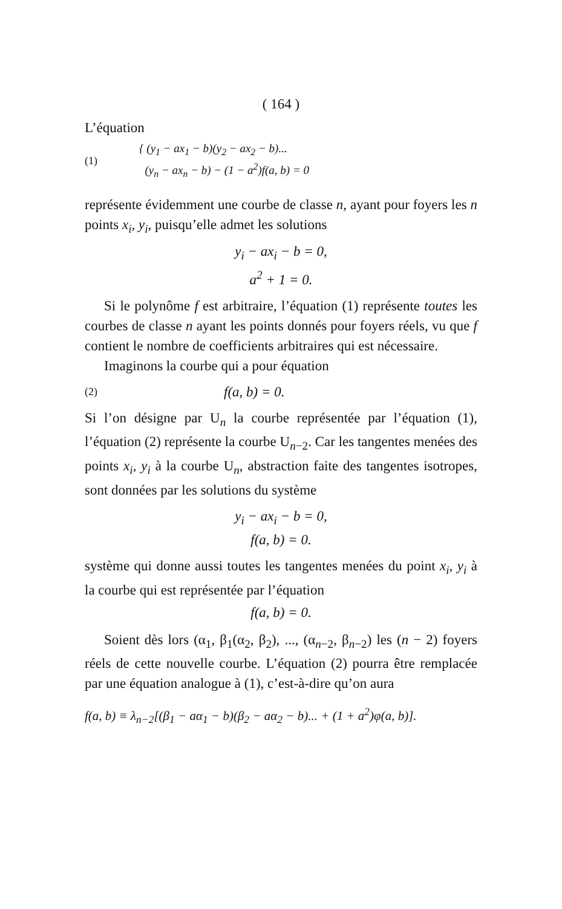( 164 )
L’équation
(1) { (y<sub>1</sub> − ax<sub>1</sub> − b)(y<sub>2</sub> − ax<sub>2</sub> − b)...
(y<sub>n</sub> − ax<sub>n</sub> − b) − (1 − a<sup>2</sup>)f(a, b) = 0
représente évidemment une courbe de classe n, ayant pour foyers les n points x<sub>i</sub>, y<sub>i</sub>, puisqu’elle admet les solutions
y<sub>i</sub> − ax<sub>i</sub> − b = 0,
a<sup>2</sup> + 1 = 0.
Si le polynôme f est arbitraire, l’équation (1) représente toutes les courbes de classe n ayant les points donnés pour foyers réels, vu que f contient le nombre de coefficients arbitraires qui est nécessaire.
Imaginons la courbe qui a pour équation
(2) f(a, b) = 0.
Si l’on désigne par U<sub>n</sub> la courbe représentée par l’équation (1), l’équation (2) représente la courbe U<sub>n−2</sub>. Car les tangentes menées des points x<sub>i</sub>, y<sub>i</sub> à la courbe U<sub>n</sub>, abstraction faite des tangentes isotropes, sont données par les solutions du système
y<sub>i</sub> − ax<sub>i</sub> − b = 0,
f(a, b) = 0.
système qui donne aussi toutes les tangentes menées du point x<sub>i</sub>, y<sub>i</sub> à la courbe qui est représentée par l’équation
f(a, b) = 0.
Soient dès lors (α<sub>1</sub>, β<sub>1</sub>(α<sub>2</sub>, β<sub>2</sub>), ..., (α<sub>n−2</sub>, β<sub>n−2</sub>) les (n − 2) foyers réels de cette nouvelle courbe. L’équation (2) pourra être remplacée par une équation analogue à (1), c’est-à-dire qu’on aura
f(a, b) ≡ λ<sub>n−2</sub>[(β<sub>1</sub> − aα<sub>1</sub> − b)(β<sub>2</sub> − aα<sub>2</sub> − b)... + (1 + a<sup>2</sup>)φ(a, b)].